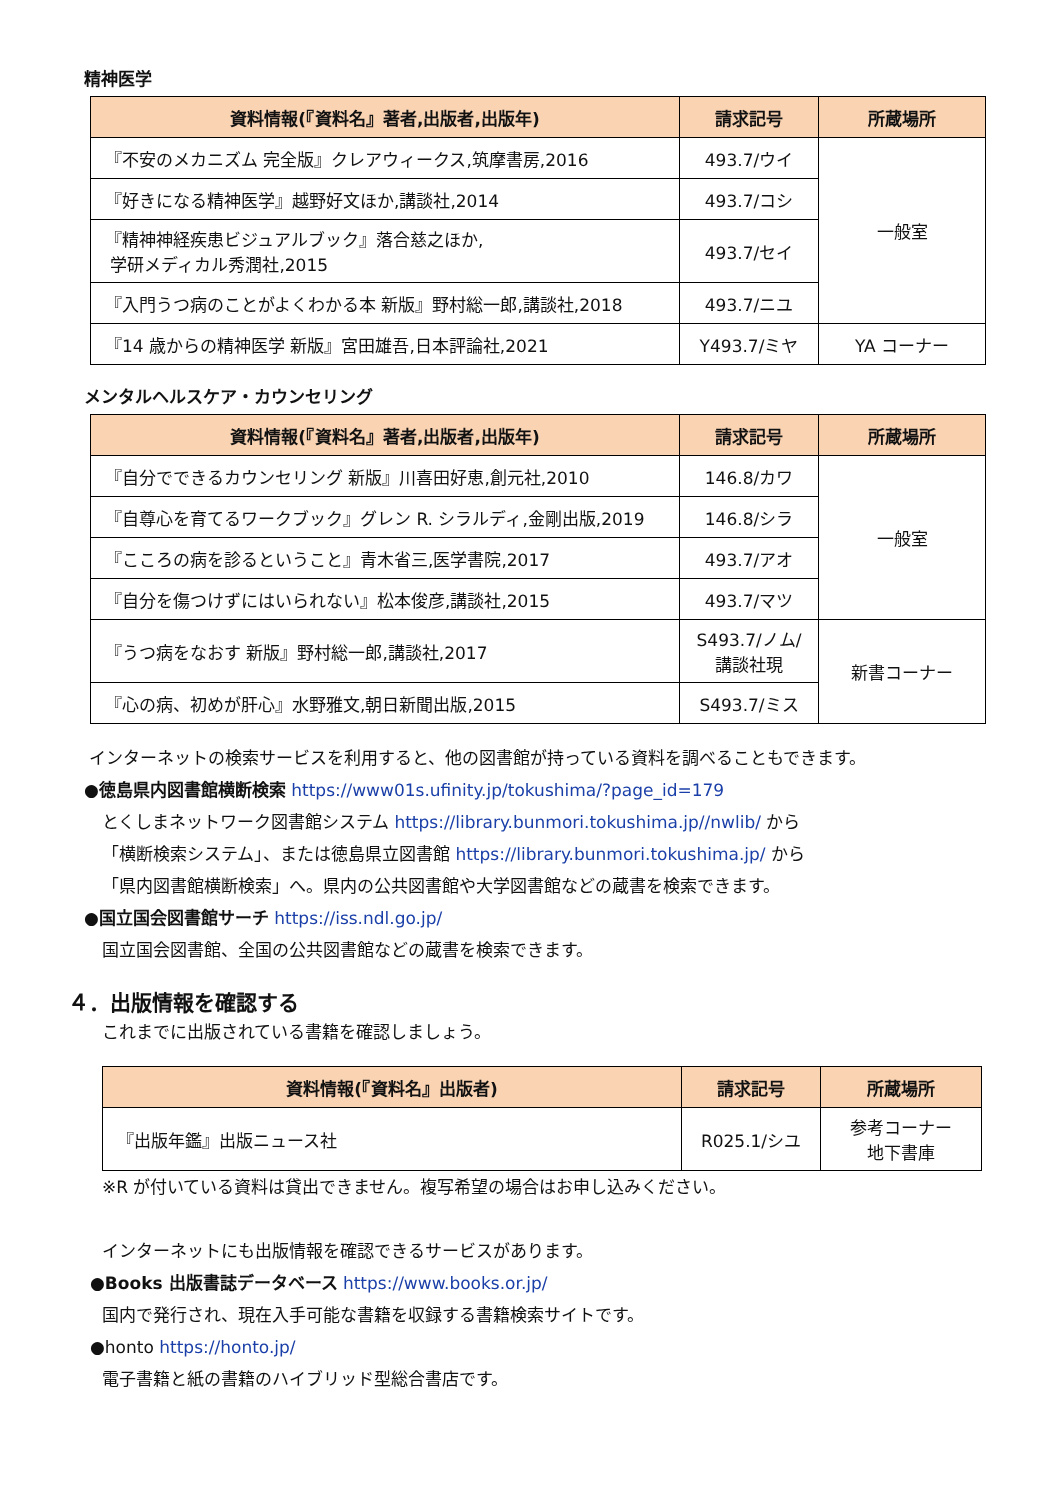精神医学
| 資料情報(『資料名』著者,出版者,出版年) | 請求記号 | 所蔵場所 |
| --- | --- | --- |
| 『不安のメカニズム 完全版』クレアウィークス,筑摩書房,2016 | 493.7/ウイ | 一般室 |
| 『好きになる精神医学』越野好文ほか,講談社,2014 | 493.7/コシ | |
| 『精神神経疾患ビジュアルブック』落合慈之ほか, 学研メディカル秀潤社,2015 | 493.7/セイ | |
| 『入門うつ病のことがよくわかる本 新版』野村総一郎,講談社,2018 | 493.7/ニユ | |
| 『14 歳からの精神医学 新版』宮田雄吾,日本評論社,2021 | Y493.7/ミヤ | YA コーナー |
メンタルヘルスケア・カウンセリング
| 資料情報(『資料名』著者,出版者,出版年) | 請求記号 | 所蔵場所 |
| --- | --- | --- |
| 『自分でできるカウンセリング 新版』川喜田好恵,創元社,2010 | 146.8/カワ | 一般室 |
| 『自尊心を育てるワークブック』グレン R. シラルディ,金剛出版,2019 | 146.8/シラ | |
| 『こころの病を診るということ』青木省三,医学書院,2017 | 493.7/アオ | |
| 『自分を傷つけずにはいられない』松本俊彦,講談社,2015 | 493.7/マツ | |
| 『うつ病をなおす 新版』野村総一郎,講談社,2017 | S493.7/ノム/ 講談社現 | 新書コーナー |
| 『心の病、初めが肝心』水野雅文,朝日新聞出版,2015 | S493.7/ミス | |
インターネットの検索サービスを利用すると、他の図書館が持っている資料を調べることもできます。
●徳島県内図書館横断検索 https://www01s.ufinity.jp/tokushima/?page_id=179
とくしまネットワーク図書館システム https://library.bunmori.tokushima.jp//nwlib/ から
「横断検索システム」、または徳島県立図書館 https://library.bunmori.tokushima.jp/ から
「県内図書館横断検索」へ。県内の公共図書館や大学図書館などの蔵書を検索できます。
●国立国会図書館サーチ https://iss.ndl.go.jp/
国立国会図書館、全国の公共図書館などの蔵書を検索できます。
４．出版情報を確認する
これまでに出版されている書籍を確認しましょう。
| 資料情報(『資料名』出版者) | 請求記号 | 所蔵場所 |
| --- | --- | --- |
| 『出版年鑑』出版ニュース社 | R025.1/シユ | 参考コーナー 地下書庫 |
※R が付いている資料は貸出できません。複写希望の場合はお申し込みください。
インターネットにも出版情報を確認できるサービスがあります。
●Books 出版書誌データベース https://www.books.or.jp/
国内で発行され、現在入手可能な書籍を収録する書籍検索サイトです。
●honto https://honto.jp/
電子書籍と紙の書籍のハイブリッド型総合書店です。